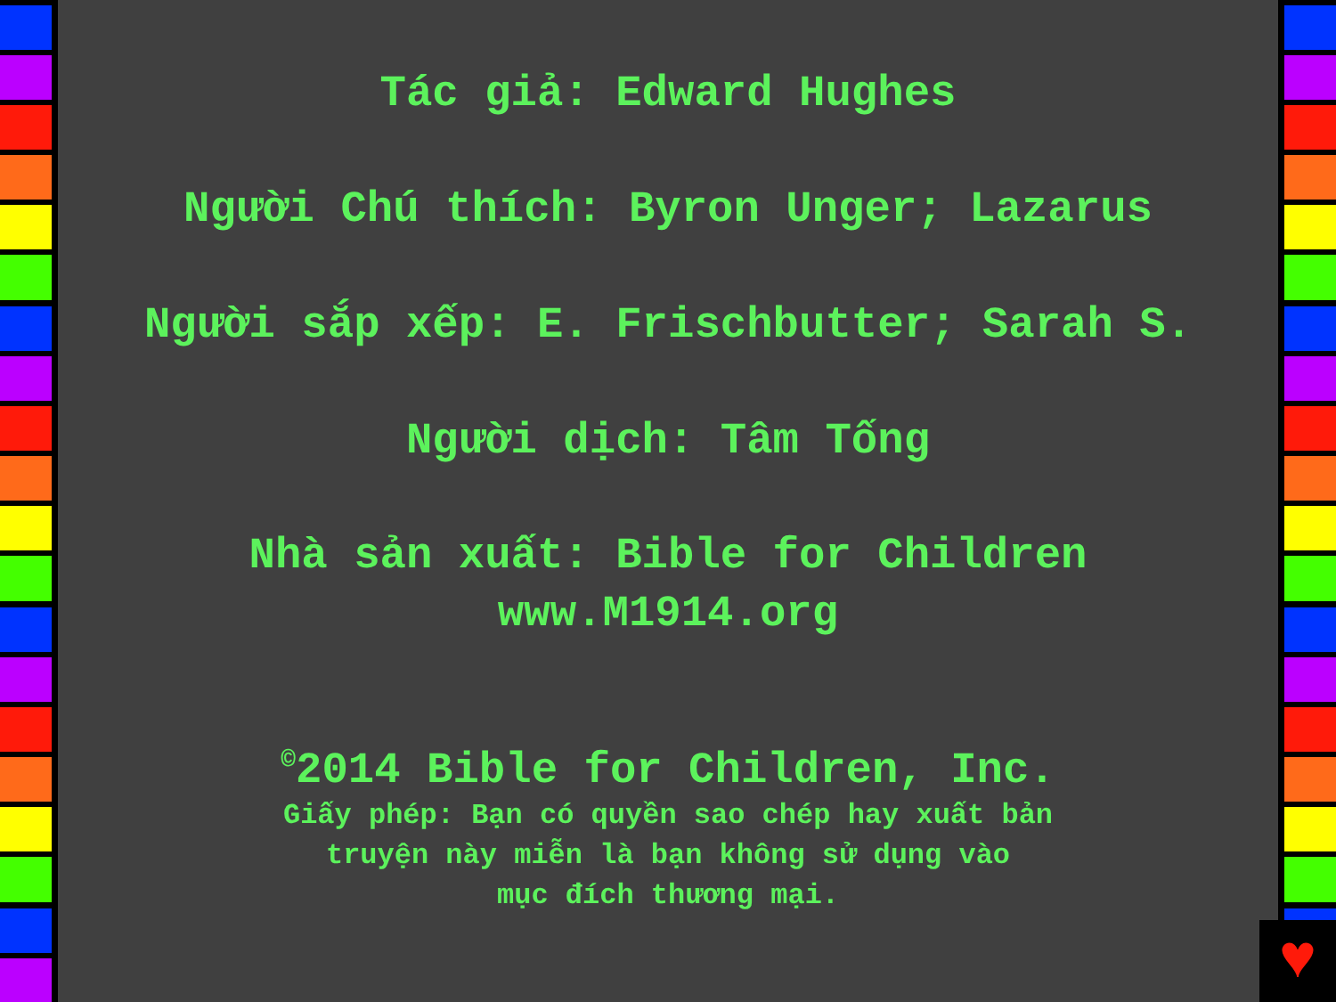Tác giả: Edward Hughes
Người Chú thích: Byron Unger; Lazarus
Người sắp xếp: E. Frischbutter; Sarah S.
Người dịch: Tâm Tống
Nhà sản xuất: Bible for Children
www.M1914.org
<sup>©</sup>2014 Bible for Children, Inc.
Giấy phép: Bạn có quyền sao chép hay xuất bản
truyện này miễn là bạn không sử dụng vào
mục đích thương mại.
♥